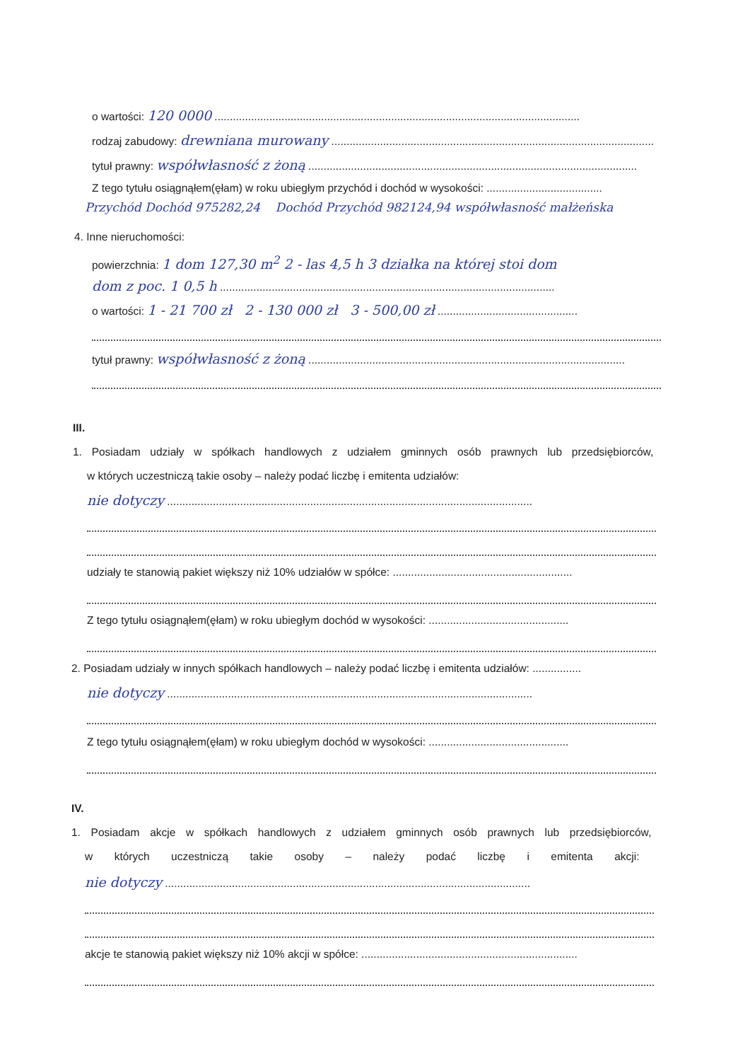o wartości: 120 0000 ........................................................................................................................
rodzaj zabudowy: drewniana murowany ..........................................................................................................
tytuł prawny: współwłasność z żoną ............................................................................................................
Z tego tytułu osiągnąłem(ęłam) w roku ubiegłym przychód i dochód w wysokości: ......................................
Przychód Dochód 975282,24 Dochód Przychód 982124,94 współwłasność małżeńska
4. Inne nieruchomości:
powierzchnia: 1 dom 127,30 m<sup>2</sup> 2 - las 4,5 h 3 działka na której stoi dom
dom z poc. 1 0,5 h ..............................................................................................................
o wartości: 1 - 21 700 zł 2 - 130 000 zł 3 - 500,00 zł ..............................................
tytuł prawny: współwłasność z żoną ........................................................................................................
III.
1. Posiadam udziały w spółkach handlowych z udziałem gminnych osób prawnych lub przedsiębiorców,
w których uczestniczą takie osoby – należy podać liczbę i emitenta udziałów:
nie dotyczy ........................................................................................................................
udziały te stanowią pakiet większy niż 10% udziałów w spółce: ...........................................................
Z tego tytułu osiągnąłem(ęłam) w roku ubiegłym dochód w wysokości: ..............................................
2. Posiadam udziały w innych spółkach handlowych – należy podać liczbę i emitenta udziałów: ................
nie dotyczy ........................................................................................................................
Z tego tytułu osiągnąłem(ęłam) w roku ubiegłym dochód w wysokości: ..............................................
IV.
1. Posiadam akcje w spółkach handlowych z udziałem gminnych osób prawnych lub przedsiębiorców,
w których uczestniczą takie osoby – należy podać liczbę i emitenta akcji:
nie dotyczy ........................................................................................................................
akcje te stanowią pakiet większy niż 10% akcji w spółce: .......................................................................